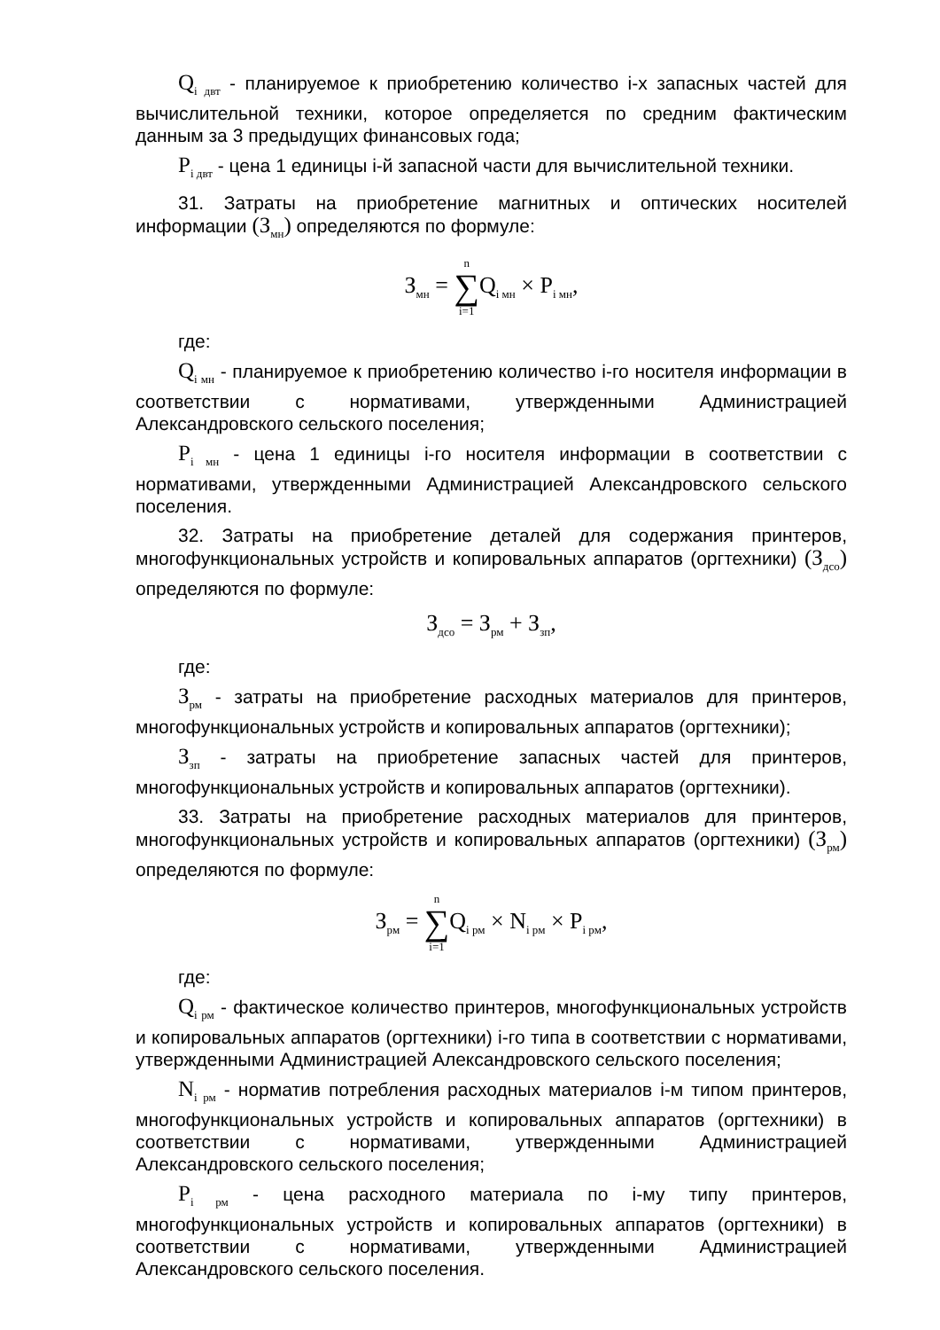Q<sub>i двт</sub> - планируемое к приобретению количество i-х запасных частей для вычислительной техники, которое определяется по средним фактическим данным за 3 предыдущих финансовых года;
P<sub>i двт</sub> - цена 1 единицы i-й запасной части для вычислительной техники.
31. Затраты на приобретение магнитных и оптических носителей информации (З<sub>мн</sub>) определяются по формуле:
З<sub>мн</sub> = n ∑ i=1 Q<sub>i мн</sub> × P<sub>i мн</sub>,
где:
Q<sub>i мн</sub> - планируемое к приобретению количество i-го носителя информации в соответствии с нормативами, утвержденными Администрацией Александровского сельского поселения;
P<sub>i мн</sub> - цена 1 единицы i-го носителя информации в соответствии с нормативами, утвержденными Администрацией Александровского сельского поселения.
32. Затраты на приобретение деталей для содержания принтеров, многофункциональных устройств и копировальных аппаратов (оргтехники) (З<sub>дсо</sub>) определяются по формуле:
З<sub>дсо</sub> = З<sub>рм</sub> + З<sub>зп</sub>,
где:
З<sub>рм</sub> - затраты на приобретение расходных материалов для принтеров, многофункциональных устройств и копировальных аппаратов (оргтехники);
З<sub>зп</sub> - затраты на приобретение запасных частей для принтеров, многофункциональных устройств и копировальных аппаратов (оргтехники).
33. Затраты на приобретение расходных материалов для принтеров, многофункциональных устройств и копировальных аппаратов (оргтехники) (З<sub>рм</sub>) определяются по формуле:
З<sub>рм</sub> = n ∑ i=1 Q<sub>i рм</sub> × N<sub>i рм</sub> × P<sub>i рм</sub>,
где:
Q<sub>i рм</sub> - фактическое количество принтеров, многофункциональных устройств и копировальных аппаратов (оргтехники) i-го типа в соответствии с нормативами, утвержденными Администрацией Александровского сельского поселения;
N<sub>i рм</sub> - норматив потребления расходных материалов i-м типом принтеров, многофункциональных устройств и копировальных аппаратов (оргтехники) в соответствии с нормативами, утвержденными Администрацией Александровского сельского поселения;
P<sub>i рм</sub> - цена расходного материала по i-му типу принтеров, многофункциональных устройств и копировальных аппаратов (оргтехники) в соответствии с нормативами, утвержденными Администрацией Александровского сельского поселения.